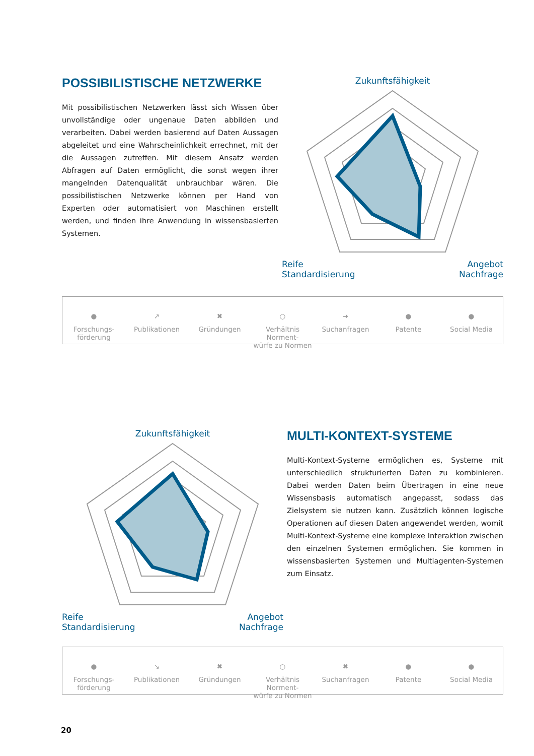POSSIBILISTISCHE NETZWERKE
Mit possibilistischen Netzwerken lässt sich Wissen über unvollständige oder ungenaue Daten abbilden und verarbeiten. Dabei werden basierend auf Daten Aussagen abgeleitet und eine Wahrscheinlichkeit errechnet, mit der die Aussagen zutreffen. Mit diesem Ansatz werden Abfragen auf Daten ermöglicht, die sonst wegen ihrer mangelnden Datenqualität unbrauchbar wären. Die possibilistischen Netzwerke können per Hand von Experten oder automatisiert von Maschinen erstellt werden, und finden ihre Anwendung in wissensbasierten Systemen.
Zukunftsfähigkeit
Reife Angebot
Standardisierung Nachfrage
●
Forschungs-
förderung
↗
Publikationen
✖
Gründungen
○
Verhältnis Norment-
würfe zu Normen
➜
Suchanfragen
●
Patente
●
Social Media
Zukunftsfähigkeit
Reife Angebot
Standardisierung Nachfrage
MULTI-KONTEXT-SYSTEME
Multi-Kontext-Systeme ermöglichen es, Systeme mit unterschiedlich strukturierten Daten zu kombinieren. Dabei werden Daten beim Übertragen in eine neue Wissensbasis automatisch angepasst, sodass das Zielsystem sie nutzen kann. Zusätzlich können logische Operationen auf diesen Daten angewendet werden, womit Multi-Kontext-Systeme eine komplexe Interaktion zwischen den einzelnen Systemen ermöglichen. Sie kommen in wissensbasierten Systemen und Multiagenten-Systemen zum Einsatz.
●
Forschungs-
förderung
↘
Publikationen
✖
Gründungen
○
Verhältnis Norment-
würfe zu Normen
✖
Suchanfragen
●
Patente
●
Social Media
20